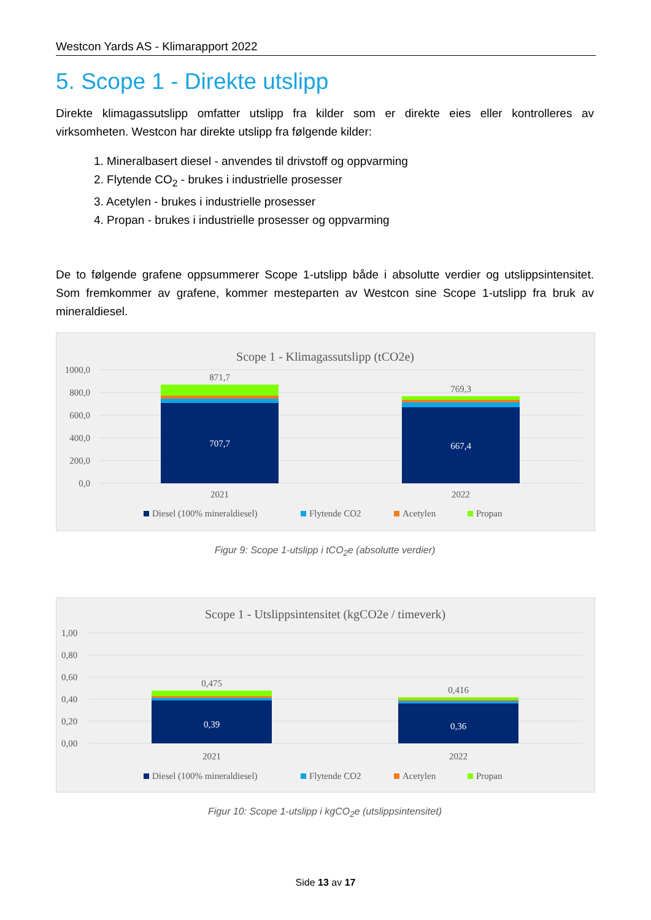Westcon Yards AS - Klimarapport 2022
5. Scope 1 - Direkte utslipp
Direkte klimagassutslipp omfatter utslipp fra kilder som er direkte eies eller kontrolleres av virksomheten. Westcon har direkte utslipp fra følgende kilder:
1. Mineralbasert diesel - anvendes til drivstoff og oppvarming
2. Flytende CO<sub>2</sub> - brukes i industrielle prosesser
3. Acetylen - brukes i industrielle prosesser
4. Propan - brukes i industrielle prosesser og oppvarming
De to følgende grafene oppsummerer Scope 1-utslipp både i absolutte verdier og utslippsintensitet. Som fremkommer av grafene, kommer mesteparten av Westcon sine Scope 1-utslipp fra bruk av mineraldiesel.
Scope 1 - Klimagassutslipp (tCO2e)
1000,0
800,0
600,0
400,0
200,0
0,0
871,7
769,3
707,7
667,4
2021
2022
Diesel (100% mineraldiesel)
Flytende CO2
Acetylen
Propan
Figur 9: Scope 1-utslipp i tCO<sub>2</sub>e (absolutte verdier)
Scope 1 - Utslippsintensitet (kgCO2e / timeverk)
1,00
0,80
0,60
0,40
0,20
0,00
0,475
0,416
0,39
0,36
2021
2022
Diesel (100% mineraldiesel)
Flytende CO2
Acetylen
Propan
Figur 10: Scope 1-utslipp i kgCO<sub>2</sub>e (utslippsintensitet)
Side 13 av 17